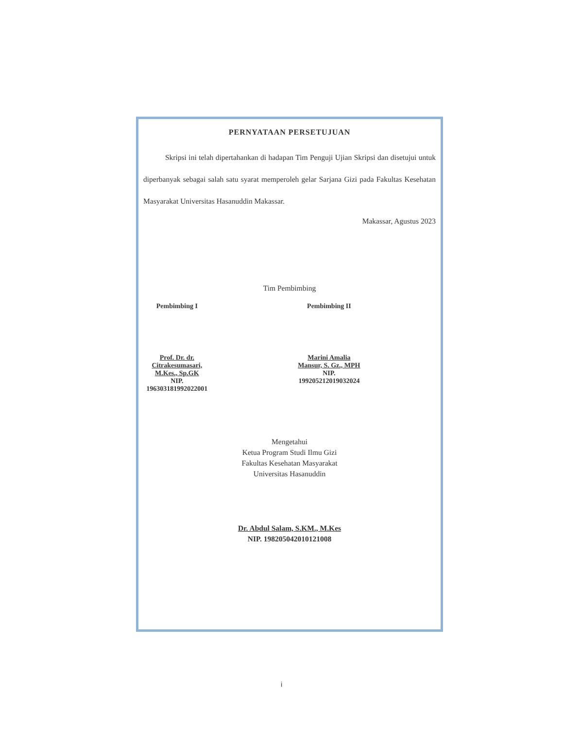PERNYATAAN PERSETUJUAN
Skripsi ini telah dipertahankan di hadapan Tim Penguji Ujian Skripsi dan disetujui untuk diperbanyak sebagai salah satu syarat memperoleh gelar Sarjana Gizi pada Fakultas Kesehatan Masyarakat Universitas Hasanuddin Makassar.
Makassar, Agustus 2023
Tim Pembimbing
Pembimbing I
Prof. Dr. dr. Citrakesumasari, M.Kes., Sp.GK
NIP. 196303181992022001
Pembimbing II
Marini Amalia Mansur, S. Gz., MPH
NIP. 199205212019032024
Mengetahui
Ketua Program Studi Ilmu Gizi
Fakultas Kesehatan Masyarakat
Universitas Hasanuddin
Dr. Abdul Salam, S.KM., M.Kes
NIP. 198205042010121008
i